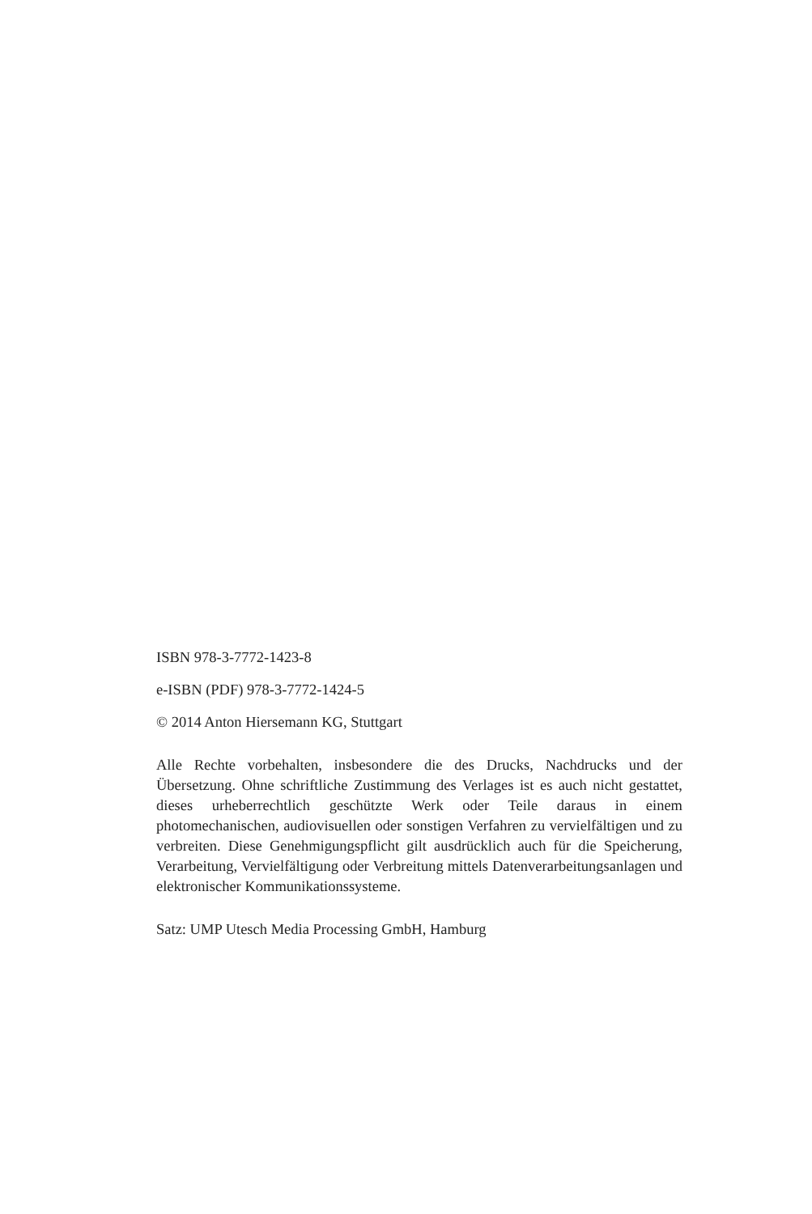ISBN 978-3-7772-1423-8
e-ISBN (PDF) 978-3-7772-1424-5
© 2014 Anton Hiersemann KG, Stuttgart
Alle Rechte vorbehalten, insbesondere die des Drucks, Nachdrucks und der Übersetzung. Ohne schriftliche Zustimmung des Verlages ist es auch nicht gestattet, dieses urheberrechtlich geschützte Werk oder Teile daraus in einem photomechanischen, audiovisuellen oder sonstigen Verfahren zu vervielfältigen und zu verbreiten. Diese Genehmigungspflicht gilt ausdrücklich auch für die Speicherung, Verarbeitung, Vervielfältigung oder Verbreitung mittels Datenverarbeitungsanlagen und elektronischer Kommunikationssysteme.
Satz: UMP Utesch Media Processing GmbH, Hamburg